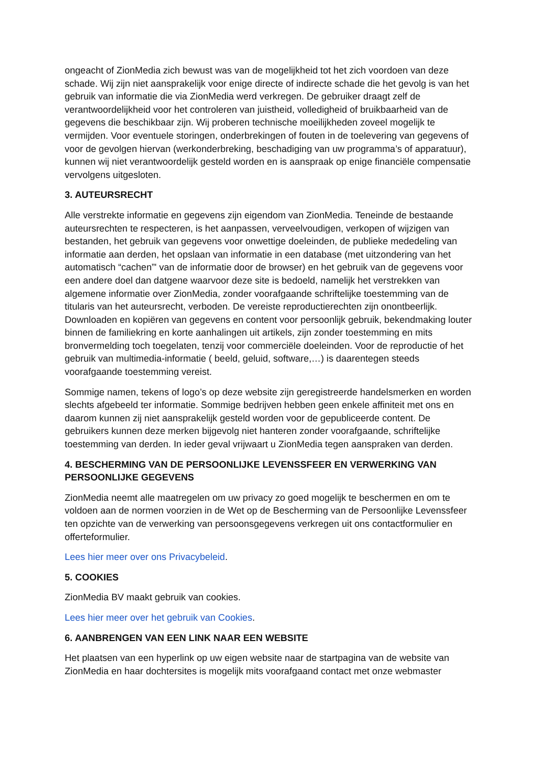ongeacht of ZionMedia zich bewust was van de mogelijkheid tot het zich voordoen van deze schade. Wij zijn niet aansprakelijk voor enige directe of indirecte schade die het gevolg is van het gebruik van informatie die via ZionMedia werd verkregen. De gebruiker draagt zelf de verantwoordelijkheid voor het controleren van juistheid, volledigheid of bruikbaarheid van de gegevens die beschikbaar zijn. Wij proberen technische moeilijkheden zoveel mogelijk te vermijden. Voor eventuele storingen, onderbrekingen of fouten in de toelevering van gegevens of voor de gevolgen hiervan (werkonderbreking, beschadiging van uw programma’s of apparatuur), kunnen wij niet verantwoordelijk gesteld worden en is aanspraak op enige financiële compensatie vervolgens uitgesloten.
3. AUTEURSRECHT
Alle verstrekte informatie en gegevens zijn eigendom van ZionMedia. Teneinde de bestaande auteursrechten te respecteren, is het aanpassen, verveelvoudigen, verkopen of wijzigen van bestanden, het gebruik van gegevens voor onwettige doeleinden, de publieke mededeling van informatie aan derden, het opslaan van informatie in een database (met uitzondering van het automatisch “cachen”' van de informatie door de browser) en het gebruik van de gegevens voor een andere doel dan datgene waarvoor deze site is bedoeld, namelijk het verstrekken van algemene informatie over ZionMedia, zonder voorafgaande schriftelijke toestemming van de titularis van het auteursrecht, verboden. De vereiste reproductierechten zijn onontbeerlijk. Downloaden en kopiëren van gegevens en content voor persoonlijk gebruik, bekendmaking louter binnen de familiekring en korte aanhalingen uit artikels, zijn zonder toestemming en mits bronvermelding toch toegelaten, tenzij voor commerciële doeleinden. Voor de reproductie of het gebruik van multimedia-informatie ( beeld, geluid, software,…) is daarentegen steeds voorafgaande toestemming vereist.
Sommige namen, tekens of logo’s op deze website zijn geregistreerde handelsmerken en worden slechts afgebeeld ter informatie. Sommige bedrijven hebben geen enkele affiniteit met ons en daarom kunnen zij niet aansprakelijk gesteld worden voor de gepubliceerde content. De gebruikers kunnen deze merken bijgevolg niet hanteren zonder voorafgaande, schriftelijke toestemming van derden. In ieder geval vrijwaart u ZionMedia tegen aanspraken van derden.
4. BESCHERMING VAN DE PERSOONLIJKE LEVENSSFEER EN VERWERKING VAN PERSOONLIJKE GEGEVENS
ZionMedia neemt alle maatregelen om uw privacy zo goed mogelijk te beschermen en om te voldoen aan de normen voorzien in de Wet op de Bescherming van de Persoonlijke Levenssfeer ten opzichte van de verwerking van persoonsgegevens verkregen uit ons contactformulier en offerteformulier.
Lees hier meer over ons Privacybeleid.
5. COOKIES
ZionMedia BV maakt gebruik van cookies.
Lees hier meer over het gebruik van Cookies.
6. AANBRENGEN VAN EEN LINK NAAR EEN WEBSITE
Het plaatsen van een hyperlink op uw eigen website naar de startpagina van de website van ZionMedia en haar dochtersites is mogelijk mits voorafgaand contact met onze webmaster